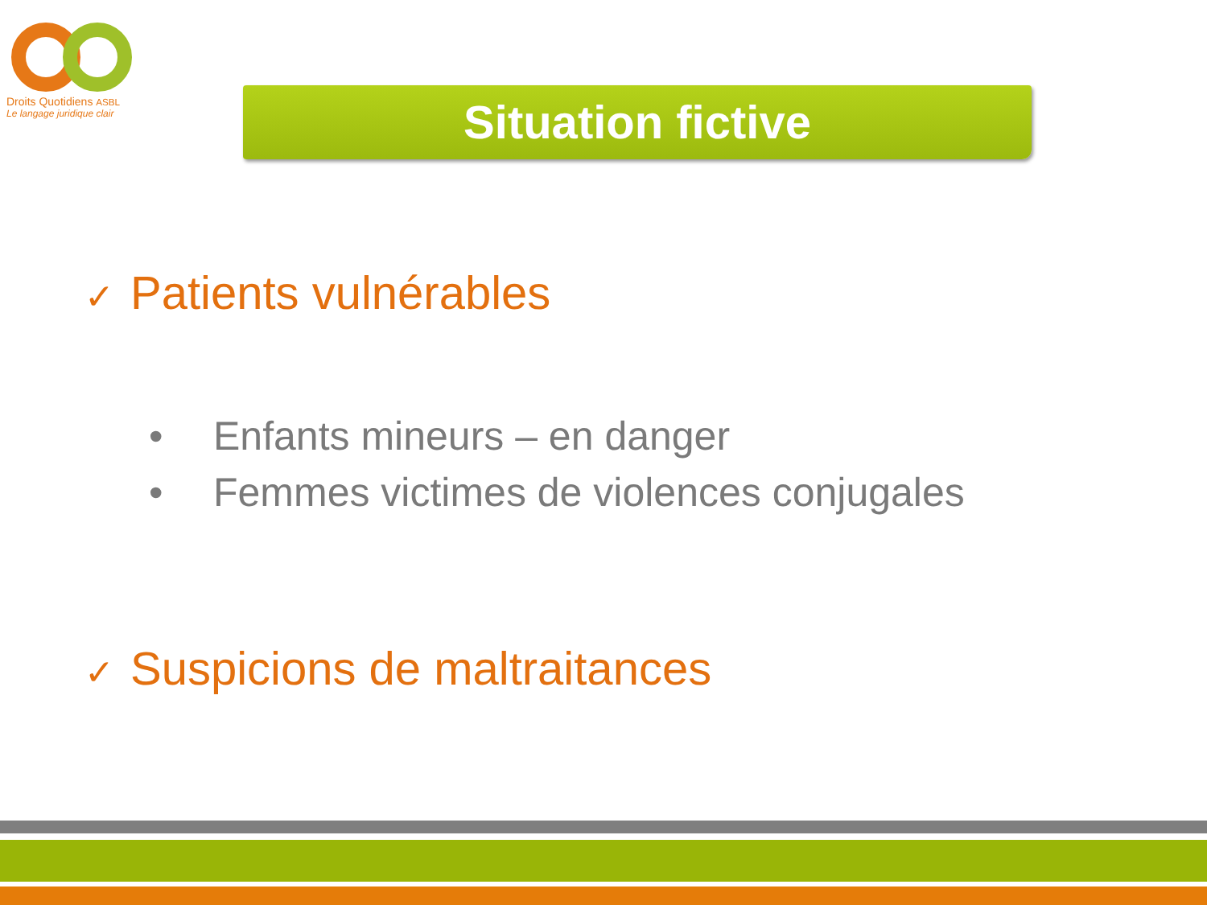Droits Quotidiens ASBL
Le langage juridique clair
Situation fictive
✓ Patients vulnérables
• Enfants mineurs – en danger
• Femmes victimes de violences conjugales
✓ Suspicions de maltraitances